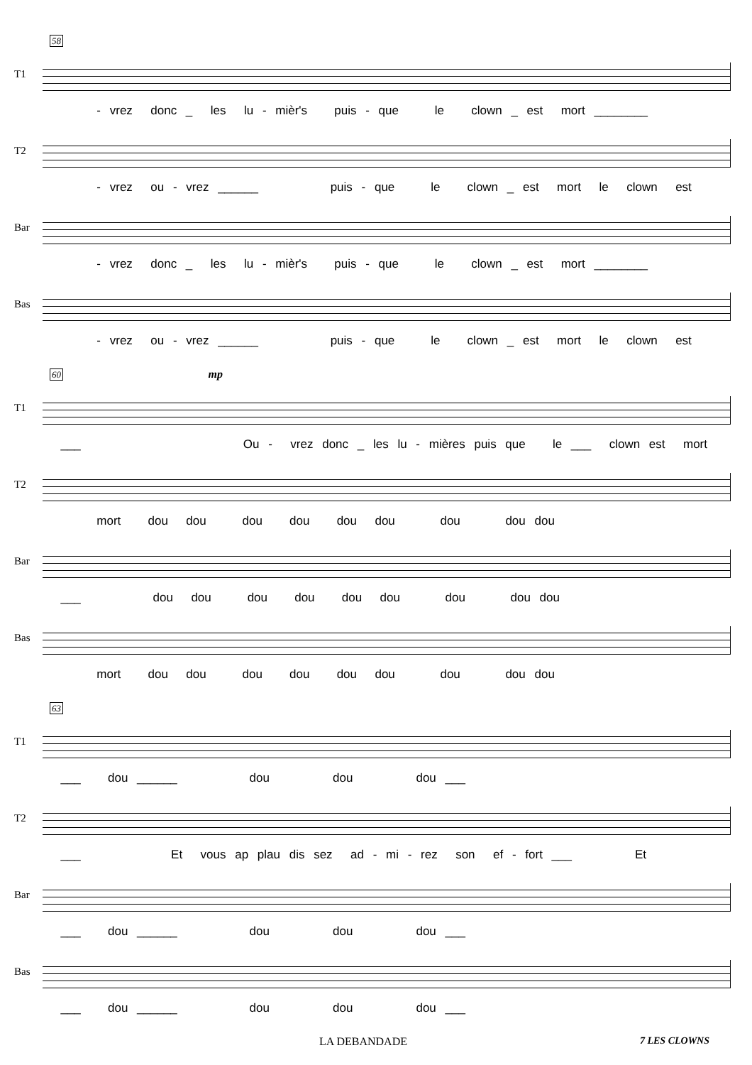58
T1
- vrez donc _ les lu - mièr's puis - que le clown _ est mort ________
T2
- vrez ou - vrez ______ puis - que le clown _ est mort le clown est
Bar
- vrez donc _ les lu - mièr's puis - que le clown _ est mort ________
Bas
- vrez ou - vrez ______ puis - que le clown _ est mort le clown est
60 mp
T1
___ Ou - vrez donc _ les lu - mières puis que le ___ clown est mort
T2
mort dou dou dou dou dou dou dou dou dou
Bar
___ dou dou dou dou dou dou dou dou dou
Bas
mort dou dou dou dou dou dou dou dou dou
63
T1
___ dou ______ dou dou dou ___
T2
___ Et vous ap plau dis sez ad - mi - rez son ef - fort ___ Et
Bar
___ dou ______ dou dou dou ___
Bas
___ dou ______ dou dou dou ___
LA DEBANDADE 7 LES CLOWNS